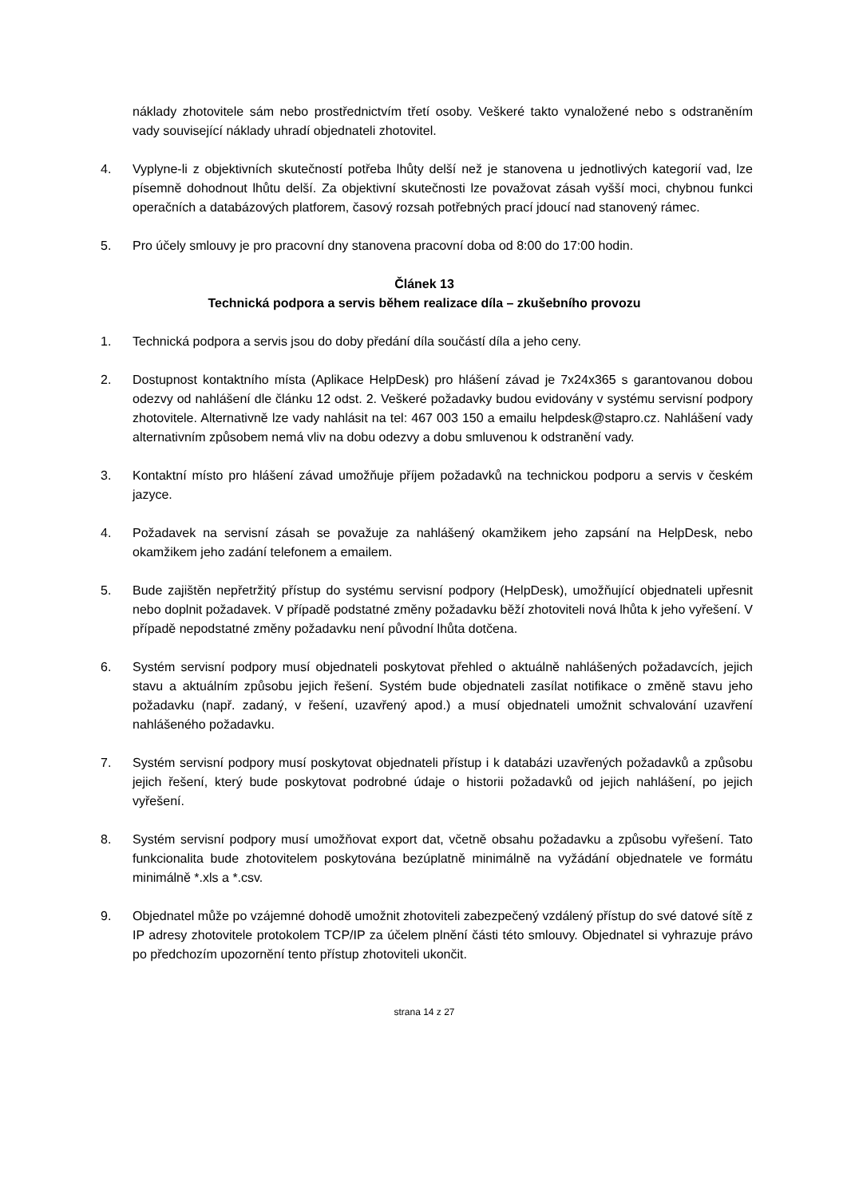náklady zhotovitele sám nebo prostřednictvím třetí osoby. Veškeré takto vynaložené nebo s odstraněním vady související náklady uhradí objednateli zhotovitel.
4. Vyplyne-li z objektivních skutečností potřeba lhůty delší než je stanovena u jednotlivých kategorií vad, lze písemně dohodnout lhůtu delší. Za objektivní skutečnosti lze považovat zásah vyšší moci, chybnou funkci operačních a databázových platforem, časový rozsah potřebných prací jdoucí nad stanovený rámec.
5. Pro účely smlouvy je pro pracovní dny stanovena pracovní doba od 8:00 do 17:00 hodin.
Článek 13
Technická podpora a servis během realizace díla – zkušebního provozu
1. Technická podpora a servis jsou do doby předání díla součástí díla a jeho ceny.
2. Dostupnost kontaktního místa (Aplikace HelpDesk) pro hlášení závad je 7x24x365 s garantovanou dobou odezvy od nahlášení dle článku 12 odst. 2. Veškeré požadavky budou evidovány v systému servisní podpory zhotovitele. Alternativně lze vady nahlásit na tel: 467 003 150 a emailu helpdesk@stapro.cz. Nahlášení vady alternativním způsobem nemá vliv na dobu odezvy a dobu smluvenou k odstranění vady.
3. Kontaktní místo pro hlášení závad umožňuje příjem požadavků na technickou podporu a servis v českém jazyce.
4. Požadavek na servisní zásah se považuje za nahlášený okamžikem jeho zapsání na HelpDesk, nebo okamžikem jeho zadání telefonem a emailem.
5. Bude zajištěn nepřetržitý přístup do systému servisní podpory (HelpDesk), umožňující objednateli upřesnit nebo doplnit požadavek. V případě podstatné změny požadavku běží zhotoviteli nová lhůta k jeho vyřešení. V případě nepodstatné změny požadavku není původní lhůta dotčena.
6. Systém servisní podpory musí objednateli poskytovat přehled o aktuálně nahlášených požadavcích, jejich stavu a aktuálním způsobu jejich řešení. Systém bude objednateli zasílat notifikace o změně stavu jeho požadavku (např. zadaný, v řešení, uzavřený apod.) a musí objednateli umožnit schvalování uzavření nahlášeného požadavku.
7. Systém servisní podpory musí poskytovat objednateli přístup i k databázi uzavřených požadavků a způsobu jejich řešení, který bude poskytovat podrobné údaje o historii požadavků od jejich nahlášení, po jejich vyřešení.
8. Systém servisní podpory musí umožňovat export dat, včetně obsahu požadavku a způsobu vyřešení. Tato funkcionalita bude zhotovitelem poskytována bezúplatně minimálně na vyžádání objednatele ve formátu minimálně *.xls a *.csv.
9. Objednatel může po vzájemné dohodě umožnit zhotoviteli zabezpečený vzdálený přístup do své datové sítě z IP adresy zhotovitele protokolem TCP/IP za účelem plnění části této smlouvy. Objednatel si vyhrazuje právo po předchozím upozornění tento přístup zhotoviteli ukončit.
strana 14 z 27